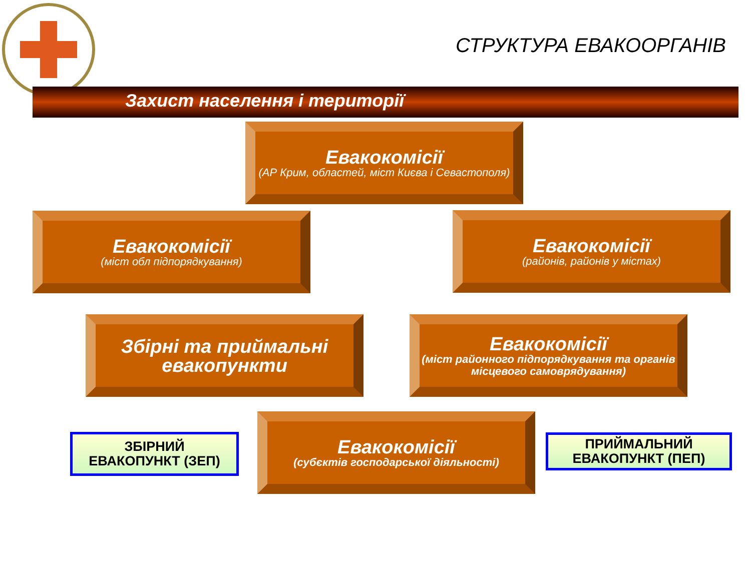СТРУКТУРА ЕВАКООРГАНІВ
Захист населення і території
Евакокомісії
(АР Крим, областей, міст Києва і Севастополя)
Евакокомісії
(міст обл підпорядкування)
Евакокомісії
(районів, районів у містах)
Збірні та приймальні евакопункти
Евакокомісії
(міст районного підпорядкування та органів місцевого самоврядування)
Евакокомісії
(субєктів господарської діяльності)
ЗБІРНИЙ
ЕВАКОПУНКТ (ЗЕП)
ПРИЙМАЛЬНИЙ
ЕВАКОПУНКТ (ПЕП)